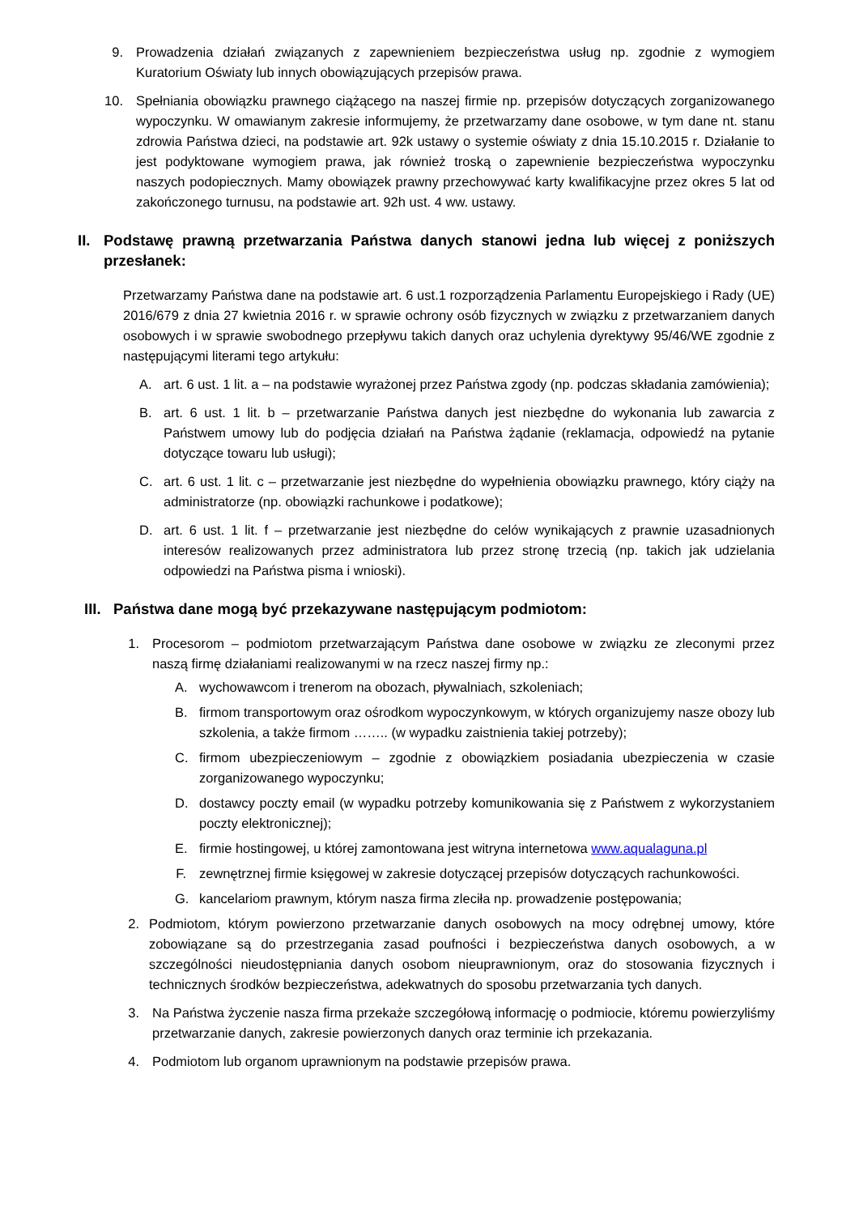9. Prowadzenia działań związanych z zapewnieniem bezpieczeństwa usług np. zgodnie z wymogiem Kuratorium Oświaty lub innych obowiązujących przepisów prawa.
10. Spełniania obowiązku prawnego ciążącego na naszej firmie np. przepisów dotyczących zorganizowanego wypoczynku. W omawianym zakresie informujemy, że przetwarzamy dane osobowe, w tym dane nt. stanu zdrowia Państwa dzieci, na podstawie art. 92k ustawy o systemie oświaty z dnia 15.10.2015 r. Działanie to jest podyktowane wymogiem prawa, jak również troską o zapewnienie bezpieczeństwa wypoczynku naszych podopiecznych. Mamy obowiązek prawny przechowywać karty kwalifikacyjne przez okres 5 lat od zakończonego turnusu, na podstawie art. 92h ust. 4 ww. ustawy.
II. Podstawę prawną przetwarzania Państwa danych stanowi jedna lub więcej z poniższych przesłanek:
Przetwarzamy Państwa dane na podstawie art. 6 ust.1 rozporządzenia Parlamentu Europejskiego i Rady (UE) 2016/679 z dnia 27 kwietnia 2016 r. w sprawie ochrony osób fizycznych w związku z przetwarzaniem danych osobowych i w sprawie swobodnego przepływu takich danych oraz uchylenia dyrektywy 95/46/WE zgodnie z następującymi literami tego artykułu:
A. art. 6 ust. 1 lit. a – na podstawie wyrażonej przez Państwa zgody (np. podczas składania zamówienia);
B. art. 6 ust. 1 lit. b – przetwarzanie Państwa danych jest niezbędne do wykonania lub zawarcia z Państwem umowy lub do podjęcia działań na Państwa żądanie (reklamacja, odpowiedź na pytanie dotyczące towaru lub usługi);
C. art. 6 ust. 1 lit. c – przetwarzanie jest niezbędne do wypełnienia obowiązku prawnego, który ciąży na administratorze (np. obowiązki rachunkowe i podatkowe);
D. art. 6 ust. 1 lit. f – przetwarzanie jest niezbędne do celów wynikających z prawnie uzasadnionych interesów realizowanych przez administratora lub przez stronę trzecią (np. takich jak udzielania odpowiedzi na Państwa pisma i wnioski).
III. Państwa dane mogą być przekazywane następującym podmiotom:
1. Procesorom – podmiotom przetwarzającym Państwa dane osobowe w związku ze zleconymi przez naszą firmę działaniami realizowanymi w na rzecz naszej firmy np.:
A. wychowawcom i trenerom na obozach, pływalniach, szkoleniach;
B. firmom transportowym oraz ośrodkom wypoczynkowym, w których organizujemy nasze obozy lub szkolenia, a także firmom …….. (w wypadku zaistnienia takiej potrzeby);
C. firmom ubezpieczeniowym – zgodnie z obowiązkiem posiadania ubezpieczenia w czasie zorganizowanego wypoczynku;
D. dostawcy poczty email (w wypadku potrzeby komunikowania się z Państwem z wykorzystaniem poczty elektronicznej);
E. firmie hostingowej, u której zamontowana jest witryna internetowa www.aqualaguna.pl
F. zewnętrznej firmie księgowej w zakresie dotyczącej przepisów dotyczących rachunkowości.
G. kancelariom prawnym, którym nasza firma zleciła np. prowadzenie postępowania;
2. Podmiotom, którym powierzono przetwarzanie danych osobowych na mocy odrębnej umowy, które zobowiązane są do przestrzegania zasad poufności i bezpieczeństwa danych osobowych, a w szczególności nieudostępniania danych osobom nieuprawnionym, oraz do stosowania fizycznych i technicznych środków bezpieczeństwa, adekwatnych do sposobu przetwarzania tych danych.
3. Na Państwa życzenie nasza firma przekaże szczegółową informację o podmiocie, któremu powierzyliśmy przetwarzanie danych, zakresie powierzonych danych oraz terminie ich przekazania.
4. Podmiotom lub organom uprawnionym na podstawie przepisów prawa.